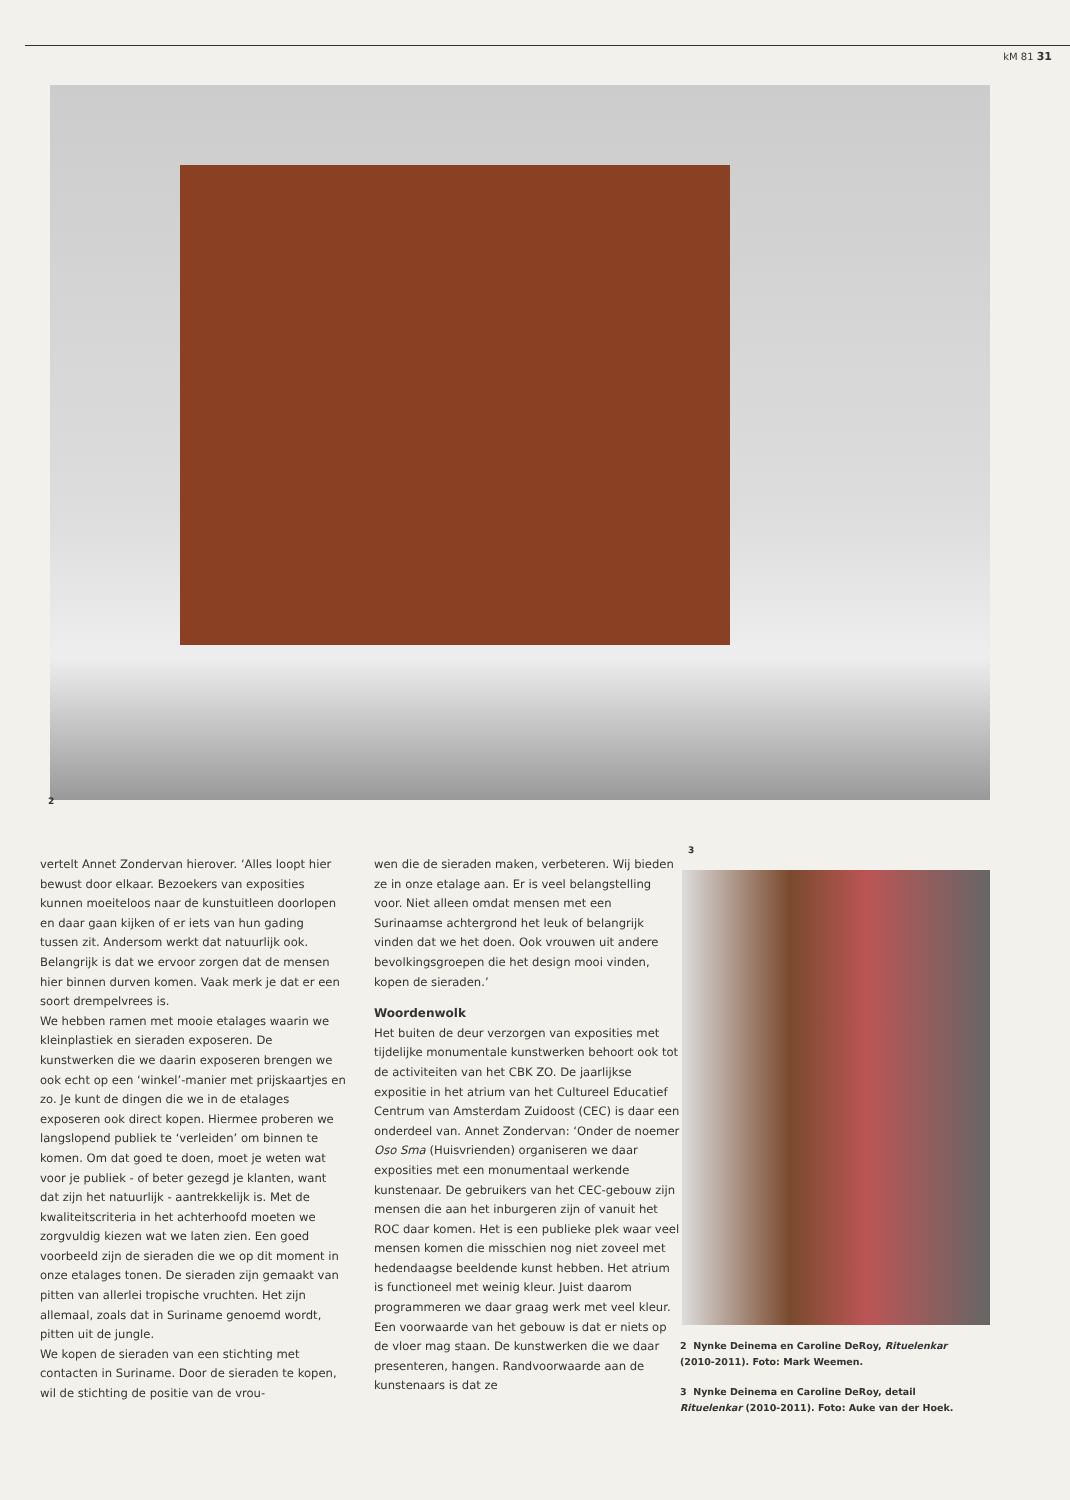kM 81 31
2
vertelt Annet Zondervan hierover. ‘Alles loopt hier bewust door elkaar. Bezoekers van exposities kunnen moeiteloos naar de kunstuitleen doorlopen en daar gaan kijken of er iets van hun gading tussen zit. Andersom werkt dat natuurlijk ook. Belangrijk is dat we ervoor zorgen dat de mensen hier binnen durven komen. Vaak merk je dat er een soort drempelvrees is.
We hebben ramen met mooie etalages waarin we kleinplastiek en sieraden exposeren. De kunstwerken die we daarin exposeren brengen we ook echt op een ‘winkel’-manier met prijskaartjes en zo. Je kunt de dingen die we in de etalages exposeren ook direct kopen. Hiermee proberen we langslopend publiek te ‘verleiden’ om binnen te komen. Om dat goed te doen, moet je weten wat voor je publiek - of beter gezegd je klanten, want dat zijn het natuurlijk - aantrekkelijk is. Met de kwaliteitscriteria in het achterhoofd moeten we zorgvuldig kiezen wat we laten zien. Een goed voorbeeld zijn de sieraden die we op dit moment in onze etalages tonen. De sieraden zijn gemaakt van pitten van allerlei tropische vruchten. Het zijn allemaal, zoals dat in Suriname genoemd wordt, pitten uit de jungle.
We kopen de sieraden van een stichting met contacten in Suriname. Door de sieraden te kopen, wil de stichting de positie van de vrou-
wen die de sieraden maken, verbeteren. Wij bieden ze in onze etalage aan. Er is veel belangstelling voor. Niet alleen omdat mensen met een Surinaamse achtergrond het leuk of belangrijk vinden dat we het doen. Ook vrouwen uit andere bevolkingsgroepen die het design mooi vinden, kopen de sieraden.’
Woordenwolk
Het buiten de deur verzorgen van exposities met tijdelijke monumentale kunstwerken behoort ook tot de activiteiten van het CBK ZO. De jaarlijkse expositie in het atrium van het Cultureel Educatief Centrum van Amsterdam Zuidoost (CEC) is daar een onderdeel van. Annet Zondervan: ‘Onder de noemer Oso Sma (Huisvrienden) organiseren we daar exposities met een monumentaal werkende kunstenaar. De gebruikers van het CEC-gebouw zijn mensen die aan het inburgeren zijn of vanuit het ROC daar komen. Het is een publieke plek waar veel mensen komen die misschien nog niet zoveel met hedendaagse beeldende kunst hebben. Het atrium is functioneel met weinig kleur. Juist daarom programmeren we daar graag werk met veel kleur. Een voorwaarde van het gebouw is dat er niets op de vloer mag staan. De kunstwerken die we daar presenteren, hangen. Randvoorwaarde aan de kunstenaars is dat ze
3
2 Nynke Deinema en Caroline DeRoy, Rituelenkar (2010-2011). Foto: Mark Weemen.
3 Nynke Deinema en Caroline DeRoy, detail Rituelenkar (2010-2011). Foto: Auke van der Hoek.